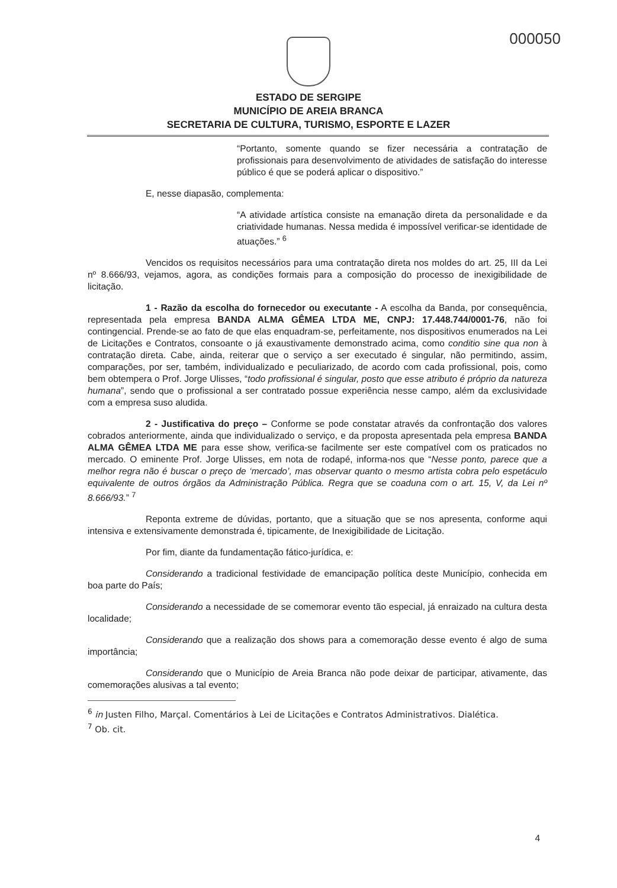000050
ESTADO DE SERGIPE
MUNICÍPIO DE AREIA BRANCA
SECRETARIA DE CULTURA, TURISMO, ESPORTE E LAZER
“Portanto, somente quando se fizer necessária a contratação de profissionais para desenvolvimento de atividades de satisfação do interesse público é que se poderá aplicar o dispositivo.”
E, nesse diapasão, complementa:
“A atividade artística consiste na emanação direta da personalidade e da criatividade humanas. Nessa medida é impossível verificar-se identidade de atuações.” <sup>6</sup>
Vencidos os requisitos necessários para uma contratação direta nos moldes do art. 25, III da Lei nº 8.666/93, vejamos, agora, as condições formais para a composição do processo de inexigibilidade de licitação.
1 - Razão da escolha do fornecedor ou executante - A escolha da Banda, por consequência, representada pela empresa BANDA ALMA GÊMEA LTDA ME, CNPJ: 17.448.744/0001-76, não foi contingencial. Prende-se ao fato de que elas enquadram-se, perfeitamente, nos dispositivos enumerados na Lei de Licitações e Contratos, consoante o já exaustivamente demonstrado acima, como conditio sine qua non à contratação direta. Cabe, ainda, reiterar que o serviço a ser executado é singular, não permitindo, assim, comparações, por ser, também, individualizado e peculiarizado, de acordo com cada profissional, pois, como bem obtempera o Prof. Jorge Ulisses, “todo profissional é singular, posto que esse atributo é próprio da natureza humana”, sendo que o profissional a ser contratado possue experiência nesse campo, além da exclusividade com a empresa suso aludida.
2 - Justificativa do preço – Conforme se pode constatar através da confrontação dos valores cobrados anteriormente, ainda que individualizado o serviço, e da proposta apresentada pela empresa BANDA ALMA GÊMEA LTDA ME para esse show, verifica-se facilmente ser este compatível com os praticados no mercado. O eminente Prof. Jorge Ulisses, em nota de rodapé, informa-nos que “Nesse ponto, parece que a melhor regra não é buscar o preço de ‘mercado’, mas observar quanto o mesmo artista cobra pelo espetáculo equivalente de outros órgãos da Administração Pública. Regra que se coaduna com o art. 15, V, da Lei nº 8.666/93.” <sup>7</sup>
Reponta extreme de dúvidas, portanto, que a situação que se nos apresenta, conforme aqui intensiva e extensivamente demonstrada é, tipicamente, de Inexigibilidade de Licitação.
Por fim, diante da fundamentação fático-jurídica, e:
Considerando a tradicional festividade de emancipação política deste Município, conhecida em boa parte do País;
Considerando a necessidade de se comemorar evento tão especial, já enraizado na cultura desta localidade;
Considerando que a realização dos shows para a comemoração desse evento é algo de suma importância;
Considerando que o Município de Areia Branca não pode deixar de participar, ativamente, das comemorações alusivas a tal evento;
<sup>6</sup> in Justen Filho, Marçal. Comentários à Lei de Licitações e Contratos Administrativos. Dialética.
<sup>7</sup> Ob. cit.
4